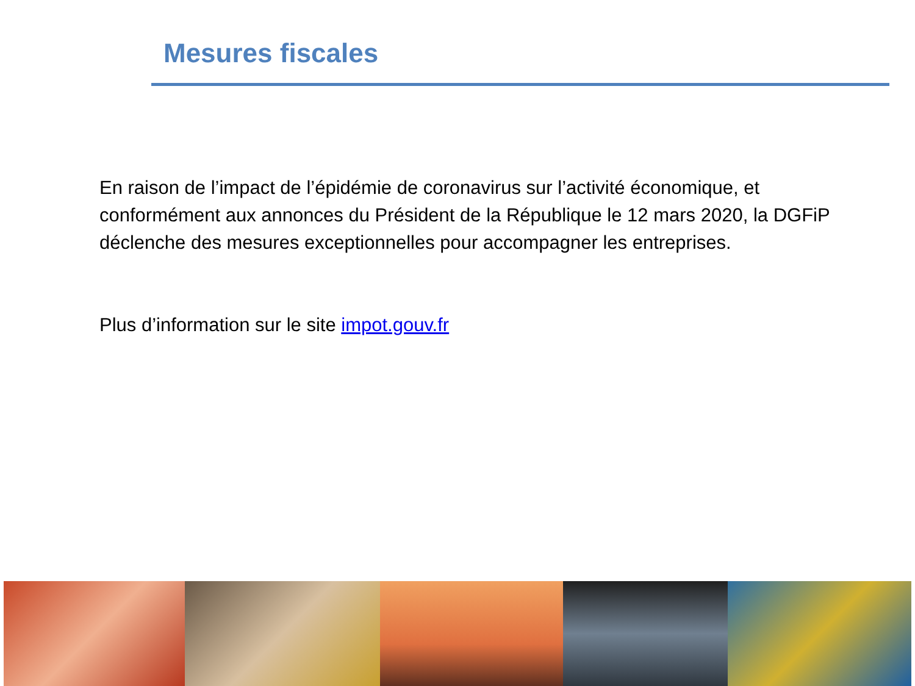Mesures fiscales
En raison de l’impact de l’épidémie de coronavirus sur l’activité économique, et conformément aux annonces du Président de la République le 12 mars 2020, la DGFiP déclenche des mesures exceptionnelles pour accompagner les entreprises.
Plus d’information sur le site impot.gouv.fr